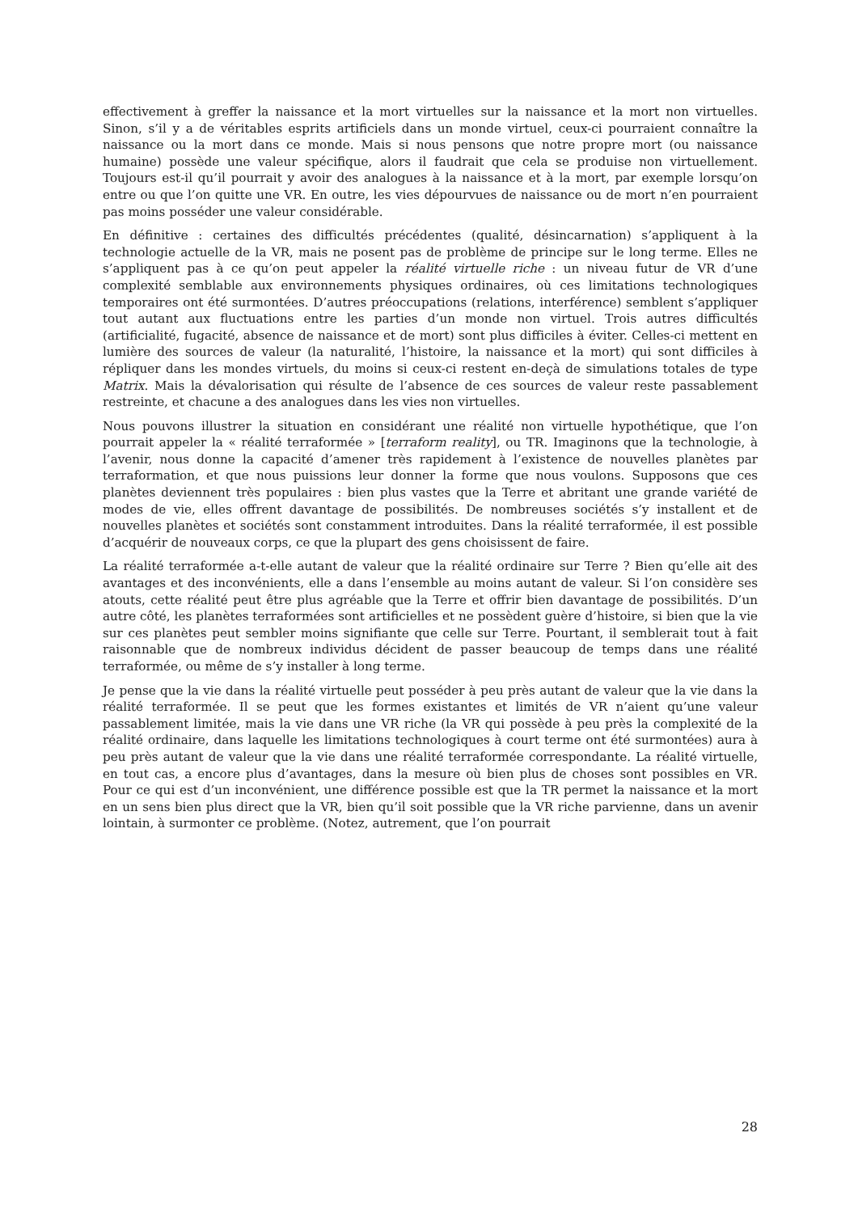effectivement à greffer la naissance et la mort virtuelles sur la naissance et la mort non virtuelles. Sinon, s’il y a de véritables esprits artificiels dans un monde virtuel, ceux-ci pourraient connaître la naissance ou la mort dans ce monde. Mais si nous pensons que notre propre mort (ou naissance humaine) possède une valeur spécifique, alors il faudrait que cela se produise non virtuellement. Toujours est-il qu’il pourrait y avoir des analogues à la naissance et à la mort, par exemple lorsqu’on entre ou que l’on quitte une VR. En outre, les vies dépourvues de naissance ou de mort n’en pourraient pas moins posséder une valeur considérable.
En définitive : certaines des difficultés précédentes (qualité, désincarnation) s’appliquent à la technologie actuelle de la VR, mais ne posent pas de problème de principe sur le long terme. Elles ne s’appliquent pas à ce qu’on peut appeler la réalité virtuelle riche : un niveau futur de VR d’une complexité semblable aux environnements physiques ordinaires, où ces limitations technologiques temporaires ont été surmontées. D’autres préoccupations (relations, interférence) semblent s’appliquer tout autant aux fluctuations entre les parties d’un monde non virtuel. Trois autres difficultés (artificialité, fugacité, absence de naissance et de mort) sont plus difficiles à éviter. Celles-ci mettent en lumière des sources de valeur (la naturalité, l’histoire, la naissance et la mort) qui sont difficiles à répliquer dans les mondes virtuels, du moins si ceux-ci restent en-deçà de simulations totales de type Matrix. Mais la dévalorisation qui résulte de l’absence de ces sources de valeur reste passablement restreinte, et chacune a des analogues dans les vies non virtuelles.
Nous pouvons illustrer la situation en considérant une réalité non virtuelle hypothétique, que l’on pourrait appeler la « réalité terraformée » [terraform reality], ou TR. Imaginons que la technologie, à l’avenir, nous donne la capacité d’amener très rapidement à l’existence de nouvelles planètes par terraformation, et que nous puissions leur donner la forme que nous voulons. Supposons que ces planètes deviennent très populaires : bien plus vastes que la Terre et abritant une grande variété de modes de vie, elles offrent davantage de possibilités. De nombreuses sociétés s’y installent et de nouvelles planètes et sociétés sont constamment introduites. Dans la réalité terraformée, il est possible d’acquérir de nouveaux corps, ce que la plupart des gens choisissent de faire.
La réalité terraformée a-t-elle autant de valeur que la réalité ordinaire sur Terre ? Bien qu’elle ait des avantages et des inconvénients, elle a dans l’ensemble au moins autant de valeur. Si l’on considère ses atouts, cette réalité peut être plus agréable que la Terre et offrir bien davantage de possibilités. D’un autre côté, les planètes terraformées sont artificielles et ne possèdent guère d’histoire, si bien que la vie sur ces planètes peut sembler moins signifiante que celle sur Terre. Pourtant, il semblerait tout à fait raisonnable que de nombreux individus décident de passer beaucoup de temps dans une réalité terraformée, ou même de s’y installer à long terme.
Je pense que la vie dans la réalité virtuelle peut posséder à peu près autant de valeur que la vie dans la réalité terraformée. Il se peut que les formes existantes et limités de VR n’aient qu’une valeur passablement limitée, mais la vie dans une VR riche (la VR qui possède à peu près la complexité de la réalité ordinaire, dans laquelle les limitations technologiques à court terme ont été surmontées) aura à peu près autant de valeur que la vie dans une réalité terraformée correspondante. La réalité virtuelle, en tout cas, a encore plus d’avantages, dans la mesure où bien plus de choses sont possibles en VR. Pour ce qui est d’un inconvénient, une différence possible est que la TR permet la naissance et la mort en un sens bien plus direct que la VR, bien qu’il soit possible que la VR riche parvienne, dans un avenir lointain, à surmonter ce problème. (Notez, autrement, que l’on pourrait
28